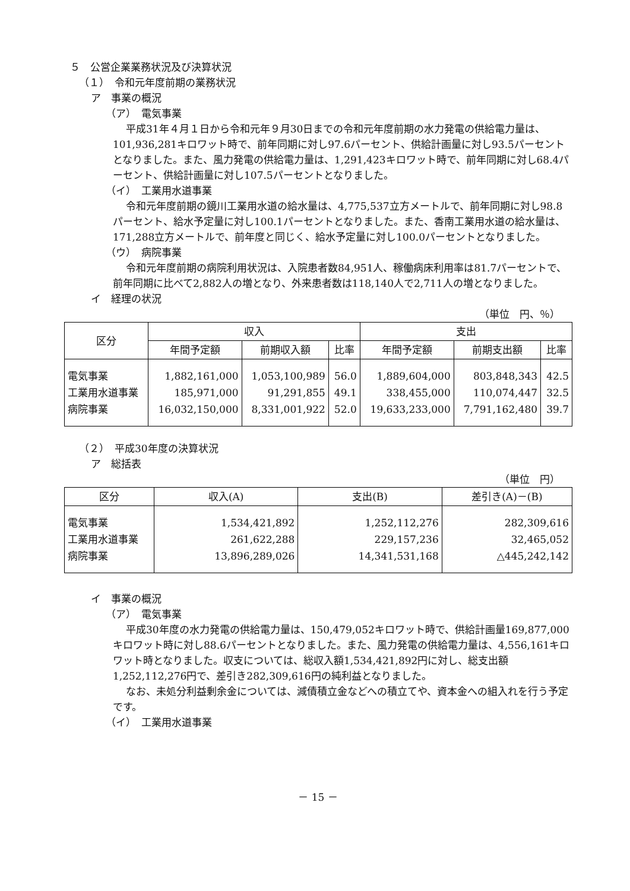５　公営企業業務状況及び決算状況
（１）　令和元年度前期の業務状況
ア　事業の概況
（ア）　電気事業
平成31年４月１日から令和元年９月30日までの令和元年度前期の水力発電の供給電力量は、101,936,281キロワット時で、前年同期に対し97.6パーセント、供給計画量に対し93.5パーセントとなりました。また、風力発電の供給電力量は、1,291,423キロワット時で、前年同期に対し68.4パーセント、供給計画量に対し107.5パーセントとなりました。
（イ）　工業用水道事業
令和元年度前期の鏡川工業用水道の給水量は、4,775,537立方メートルで、前年同期に対し98.8パーセント、給水予定量に対し100.1パーセントとなりました。また、香南工業用水道の給水量は、171,288立方メートルで、前年度と同じく、給水予定量に対し100.0パーセントとなりました。
（ウ）　病院事業
令和元年度前期の病院利用状況は、入院患者数84,951人、稼働病床利用率は81.7パーセントで、前年同期に比べて2,882人の増となり、外来患者数は118,140人で2,711人の増となりました。
イ　経理の状況
（単位　円、％）
| 区分 | 収入 | | | 支出 | | |
| --- | --- | --- | --- | --- | --- | --- |
| | 年間予定額 | 前期収入額 | 比率 | 年間予定額 | 前期支出額 | 比率 |
| 電気事業 | 1,882,161,000 | 1,053,100,989 | 56.0 | 1,889,604,000 | 803,848,343 | 42.5 |
| 工業用水道事業 | 185,971,000 | 91,291,855 | 49.1 | 338,455,000 | 110,074,447 | 32.5 |
| 病院事業 | 16,032,150,000 | 8,331,001,922 | 52.0 | 19,633,233,000 | 7,791,162,480 | 39.7 |
（２）　平成30年度の決算状況
ア　総括表
（単位　円）
| 区分 | 収入(A) | 支出(B) | 差引き(A)－(B) |
| --- | --- | --- | --- |
| 電気事業 | 1,534,421,892 | 1,252,112,276 | 282,309,616 |
| 工業用水道事業 | 261,622,288 | 229,157,236 | 32,465,052 |
| 病院事業 | 13,896,289,026 | 14,341,531,168 | △445,242,142 |
イ　事業の概況
（ア）　電気事業
平成30年度の水力発電の供給電力量は、150,479,052キロワット時で、供給計画量169,877,000キロワット時に対し88.6パーセントとなりました。また、風力発電の供給電力量は、4,556,161キロワット時となりました。収支については、総収入額1,534,421,892円に対し、総支出額1,252,112,276円で、差引き282,309,616円の純利益となりました。
なお、未処分利益剰余金については、減債積立金などへの積立てや、資本金への組入れを行う予定です。
（イ）　工業用水道事業
－ 15 －